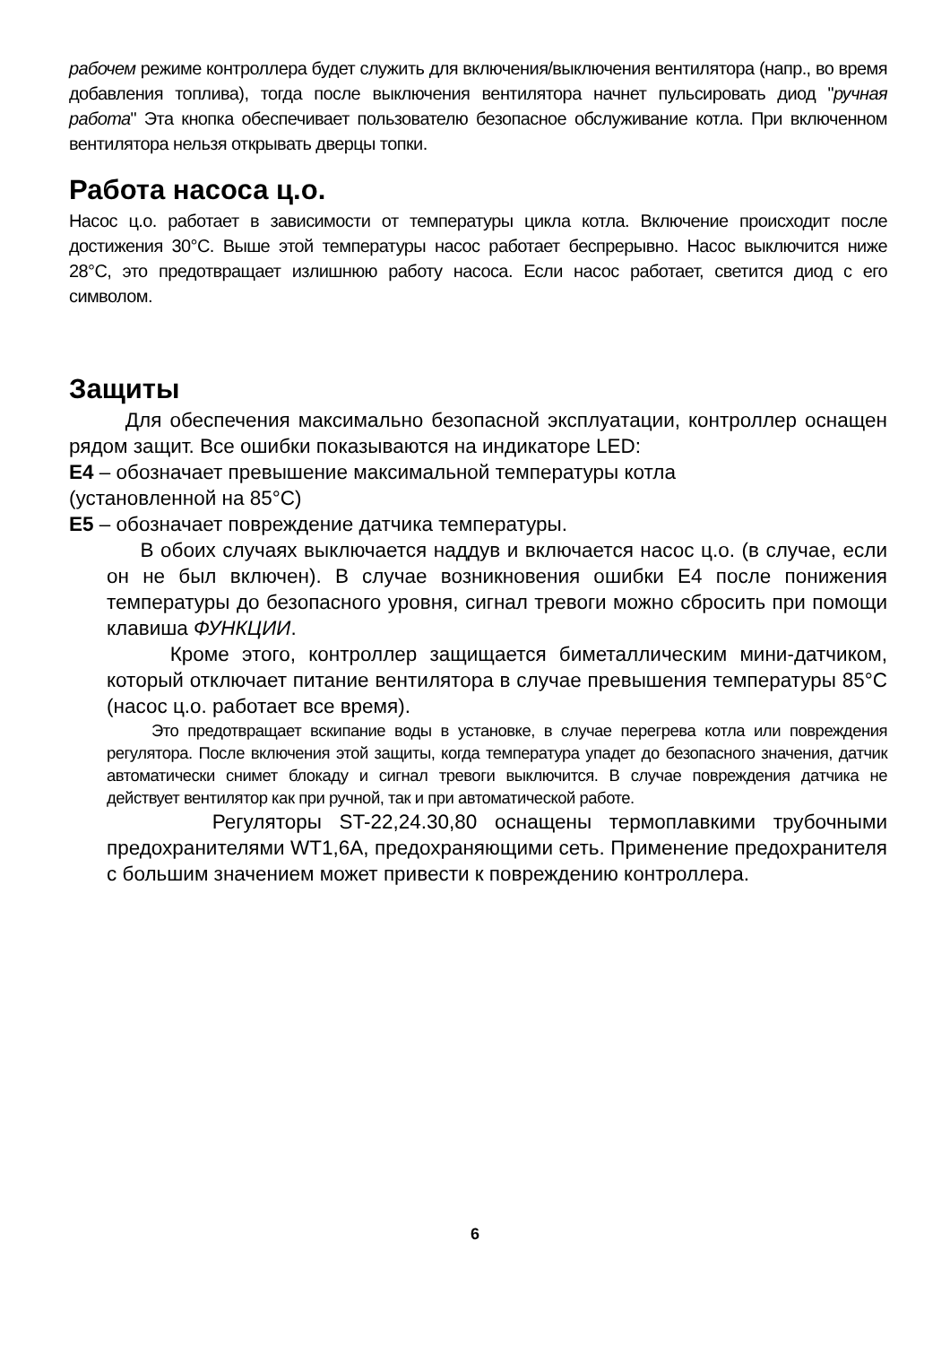рабочем режиме контроллера будет служить для включения/выключения вентилятора (напр., во время добавления топлива), тогда после выключения вентилятора начнет пульсировать диод "ручная работа" Эта кнопка обеспечивает пользователю безопасное обслуживание котла. При включенном вентилятора нельзя открывать дверцы топки.
Работа насоса ц.о.
Насос ц.о. работает в зависимости от температуры цикла котла. Включение происходит после достижения 30°С. Выше этой температуры насос работает беспрерывно. Насос выключится ниже 28°С, это предотвращает излишнюю работу насоса. Если насос работает, светится диод с его символом.
Защиты
Для обеспечения максимально безопасной эксплуатации, контроллер оснащен рядом защит. Все ошибки показываются на индикаторе LED:
E4 – обозначает превышение максимальной температуры котла
(установленной на 85°С)
E5 – обозначает повреждение датчика температуры.
В обоих случаях выключается наддув и включается насос ц.о. (в случае, если он не был включен). В случае возникновения ошибки Е4 после понижения температуры до безопасного уровня, сигнал тревоги можно сбросить при помощи клавиша ФУНКЦИИ.
Кроме этого, контроллер защищается биметаллическим мини-датчиком, который отключает питание вентилятора в случае превышения температуры 85°С (насос ц.о. работает все время).
Это предотвращает вскипание воды в установке, в случае перегрева котла или повреждения регулятора. После включения этой защиты, когда температура упадет до безопасного значения, датчик автоматически снимет блокаду и сигнал тревоги выключится. В случае повреждения датчика не действует вентилятор как при ручной, так и при автоматической работе.
Регуляторы ST-22,24.30,80 оснащены термоплавкими трубочными предохранителями WT1,6A, предохраняющими сеть. Применение предохранителя с большим значением может привести к повреждению контроллера.
6